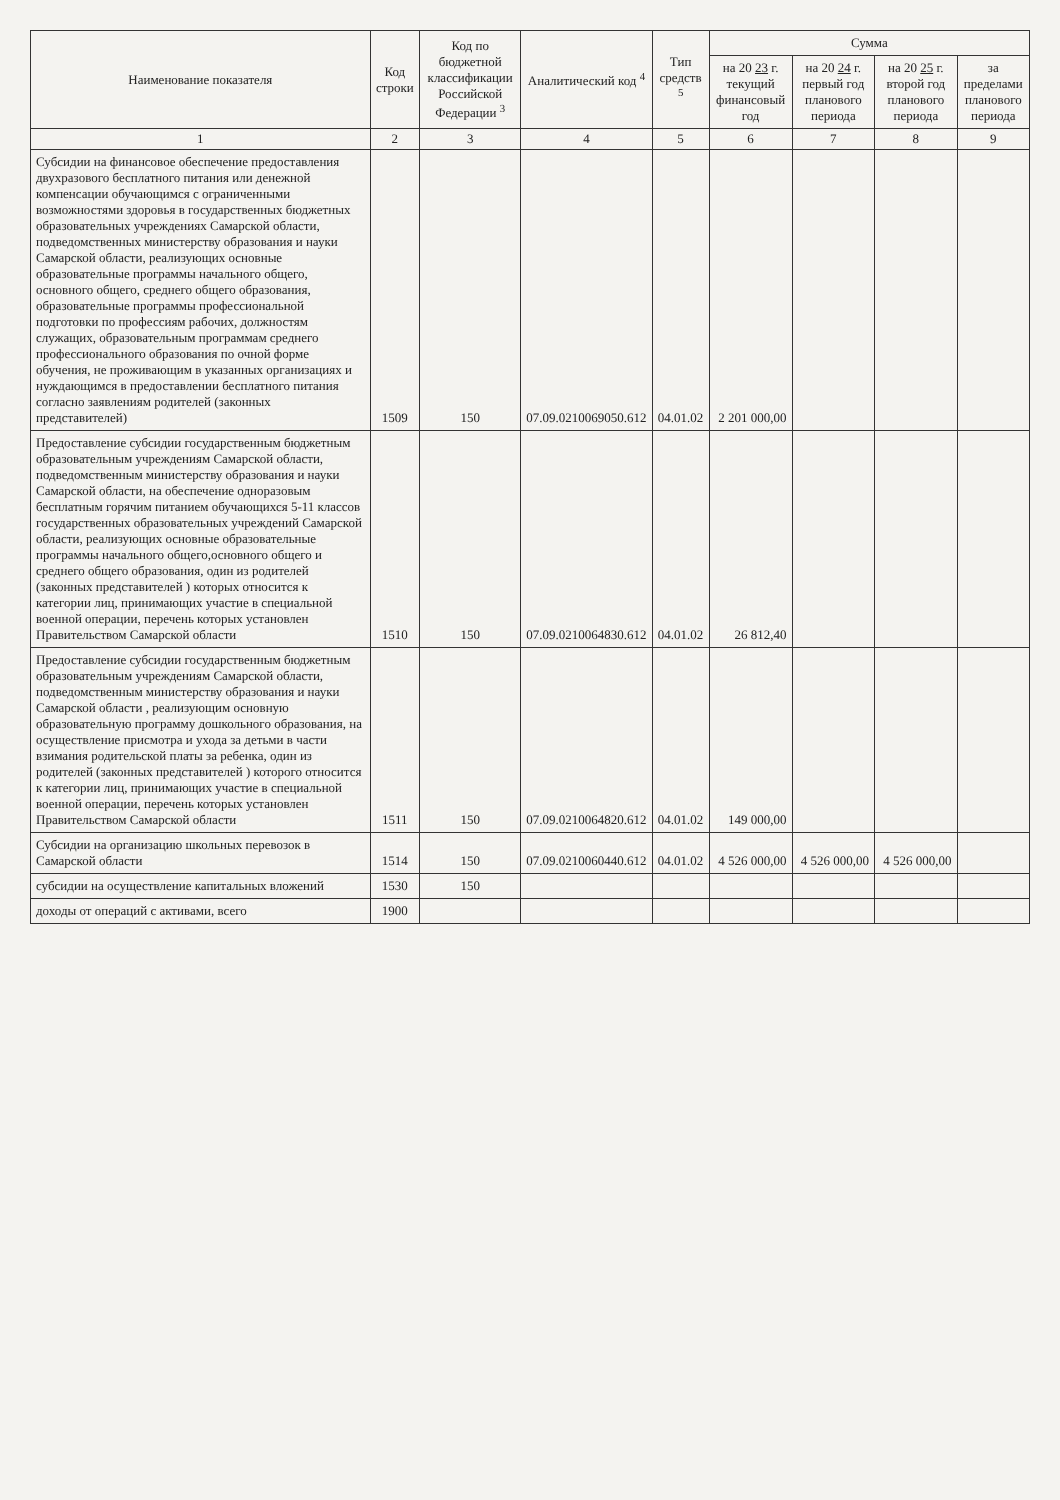| Наименование показателя | Код строки | Код по бюджетной классификации Российской Федерации <sup>3</sup> | Аналитический код <sup>4</sup> | Тип средств <sup>5</sup> | Сумма | | | |
| --- | --- | --- | --- | --- | --- | --- | --- | --- |
| | | | | | на 20 23 г. текущий финансовый год | на 20 24 г. первый год планового периода | на 20 25 г. второй год планового периода | за пределами планового периода |
| 1 | 2 | 3 | 4 | 5 | 6 | 7 | 8 | 9 |
| Субсидии на финансовое обеспечение предоставления двухразового бесплатного питания или денежной компенсации обучающимся с ограниченными возможностями здоровья в государственных бюджетных образовательных учреждениях Самарской области, подведомственных министерству образования и науки Самарской области, реализующих основные образовательные программы начального общего, основного общего, среднего общего образования, образовательные программы профессиональной подготовки по профессиям рабочих, должностям служащих, образовательным программам среднего профессионального образования по очной форме обучения, не проживающим в указанных организациях и нуждающимся в предоставлении бесплатного питания согласно заявлениям родителей (законных представителей) | 1509 | 150 | 07.09.0210069050.612 | 04.01.02 | 2 201 000,00 | | | |
| Предоставление субсидии государственным бюджетным образовательным учреждениям Самарской области, подведомственным министерству образования и науки Самарской области, на обеспечение одноразовым бесплатным горячим питанием обучающихся 5-11 классов государственных образовательных учреждений Самарской области, реализующих основные образовательные программы начального общего,основного общего и среднего общего образования, один из родителей (законных представителей ) которых относится к категории лиц, принимающих участие в специальной военной операции, перечень которых установлен Правительством Самарской области | 1510 | 150 | 07.09.0210064830.612 | 04.01.02 | 26 812,40 | | | |
| Предоставление субсидии государственным бюджетным образовательным учреждениям Самарской области, подведомственным министерству образования и науки Самарской области , реализующим основную образовательную программу дошкольного образования, на осуществление присмотра и ухода за детьми в части взимания родительской платы за ребенка, один из родителей (законных представителей ) которого относится к категории лиц, принимающих участие в специальной военной операции, перечень которых установлен Правительством Самарской области | 1511 | 150 | 07.09.0210064820.612 | 04.01.02 | 149 000,00 | | | |
| Субсидии на организацию школьных перевозок в Самарской области | 1514 | 150 | 07.09.0210060440.612 | 04.01.02 | 4 526 000,00 | 4 526 000,00 | 4 526 000,00 | |
| субсидии на осуществление капитальных вложений | 1530 | 150 | | | | | | |
| доходы от операций с активами, всего | 1900 | | | | | | | |